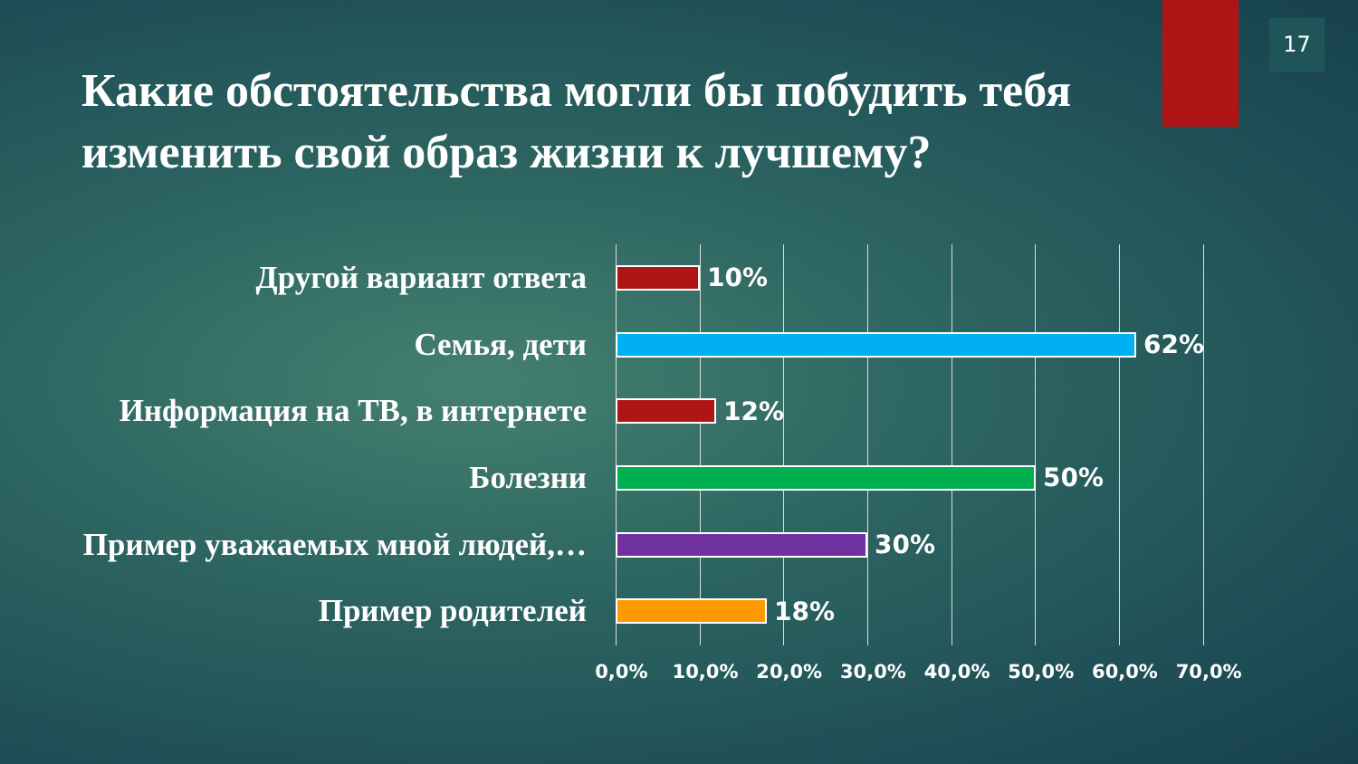17
Какие обстоятельства могли бы побудить тебя изменить свой образ жизни к лучшему?
Другой вариант ответа
10%
Семья, дети
62%
Информация на ТВ, в интернете
12%
Болезни
50%
Пример уважаемых мной людей,…
30%
Пример родителей
18%
0,0% 10,0% 20,0% 30,0% 40,0% 50,0% 60,0% 70,0%